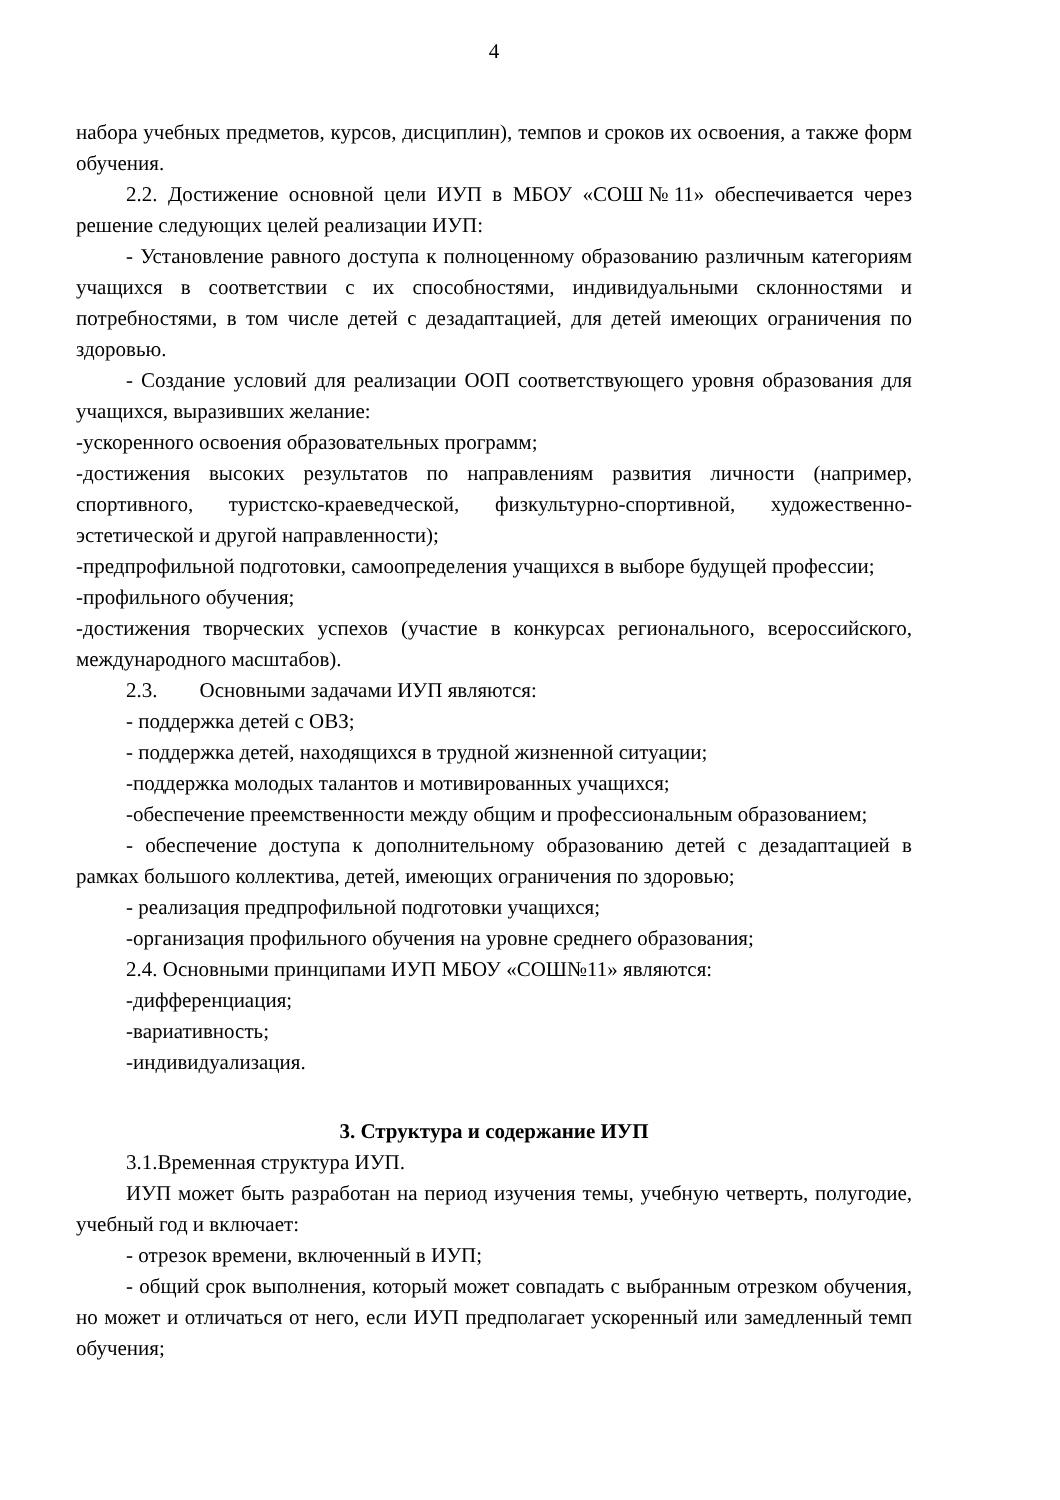4
набора учебных предметов, курсов, дисциплин), темпов и сроков их освоения, а также форм обучения.
2.2. Достижение основной цели ИУП в МБОУ «СОШ№11» обеспечивается через решение следующих целей реализации ИУП:
- Установление равного доступа к полноценному образованию различным категориям учащихся в соответствии с их способностями, индивидуальными склонностями и потребностями, в том числе детей с дезадаптацией, для детей имеющих ограничения по здоровью.
- Создание условий для реализации ООП соответствующего уровня образования для учащихся, выразивших желание:
-ускоренного освоения образовательных программ;
-достижения высоких результатов по направлениям развития личности (например, спортивного, туристско-краеведческой, физкультурно-спортивной, художественно-эстетической и другой направленности);
-предпрофильной подготовки, самоопределения учащихся в выборе будущей профессии;
-профильного обучения;
-достижения творческих успехов (участие в конкурсах регионального, всероссийского, международного масштабов).
2.3. Основными задачами ИУП являются:
- поддержка детей с ОВЗ;
- поддержка детей, находящихся в трудной жизненной ситуации;
-поддержка молодых талантов и мотивированных учащихся;
-обеспечение преемственности между общим и профессиональным образованием;
- обеспечение доступа к дополнительному образованию детей с дезадаптацией в рамках большого коллектива, детей, имеющих ограничения по здоровью;
- реализация предпрофильной подготовки учащихся;
-организация профильного обучения на уровне среднего образования;
2.4. Основными принципами ИУП МБОУ «СОШ№11» являются:
-дифференциация;
-вариативность;
-индивидуализация.
3. Структура и содержание ИУП
3.1.Временная структура ИУП.
ИУП может быть разработан на период изучения темы, учебную четверть, полугодие, учебный год и включает:
- отрезок времени, включенный в ИУП;
- общий срок выполнения, который может совпадать с выбранным отрезком обучения, но может и отличаться от него, если ИУП предполагает ускоренный или замедленный темп обучения;